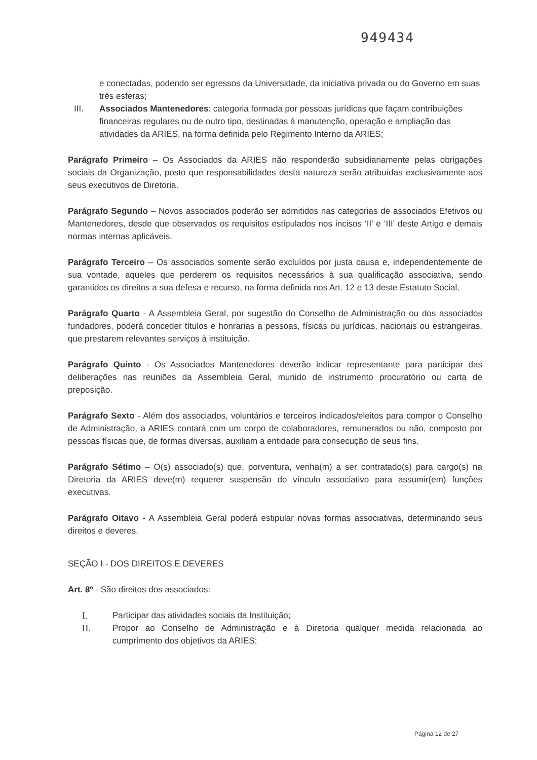949434
e conectadas, podendo ser egressos da Universidade, da iniciativa privada ou do Governo em suas três esferas;
III. Associados Mantenedores: categoria formada por pessoas jurídicas que façam contribuições financeiras regulares ou de outro tipo, destinadas à manutenção, operação e ampliação das atividades da ARIES, na forma definida pelo Regimento Interno da ARIES;
Parágrafo Primeiro – Os Associados da ARIES não responderão subsidiariamente pelas obrigações sociais da Organização, posto que responsabilidades desta natureza serão atribuídas exclusivamente aos seus executivos de Diretoria.
Parágrafo Segundo – Novos associados poderão ser admitidos nas categorias de associados Efetivos ou Mantenedores, desde que observados os requisitos estipulados nos incisos ‘II’ e ‘III’ deste Artigo e demais normas internas aplicáveis.
Parágrafo Terceiro – Os associados somente serão excluídos por justa causa e, independentemente de sua vontade, aqueles que perderem os requisitos necessários à sua qualificação associativa, sendo garantidos os direitos a sua defesa e recurso, na forma definida nos Art. 12 e 13 deste Estatuto Social.
Parágrafo Quarto - A Assembleia Geral, por sugestão do Conselho de Administração ou dos associados fundadores, poderá conceder títulos e honrarias a pessoas, físicas ou jurídicas, nacionais ou estrangeiras, que prestarem relevantes serviços à instituição.
Parágrafo Quinto - Os Associados Mantenedores deverão indicar representante para participar das deliberações nas reuniões da Assembleia Geral, munido de instrumento procuratório ou carta de preposição.
Parágrafo Sexto - Além dos associados, voluntários e terceiros indicados/eleitos para compor o Conselho de Administração, a ARIES contará com um corpo de colaboradores, remunerados ou não, composto por pessoas físicas que, de formas diversas, auxiliam a entidade para consecução de seus fins.
Parágrafo Sétimo – O(s) associado(s) que, porventura, venha(m) a ser contratado(s) para cargo(s) na Diretoria da ARIES deve(m) requerer suspensão do vínculo associativo para assumir(em) funções executivas.
Parágrafo Oitavo - A Assembleia Geral poderá estipular novas formas associativas, determinando seus direitos e deveres.
SEÇÃO I - DOS DIREITOS E DEVERES
Art. 8º - São direitos dos associados:
I. Participar das atividades sociais da Instituição;
II. Propor ao Conselho de Administração e à Diretoria qualquer medida relacionada ao cumprimento dos objetivos da ARIES;
Página 12 de 27